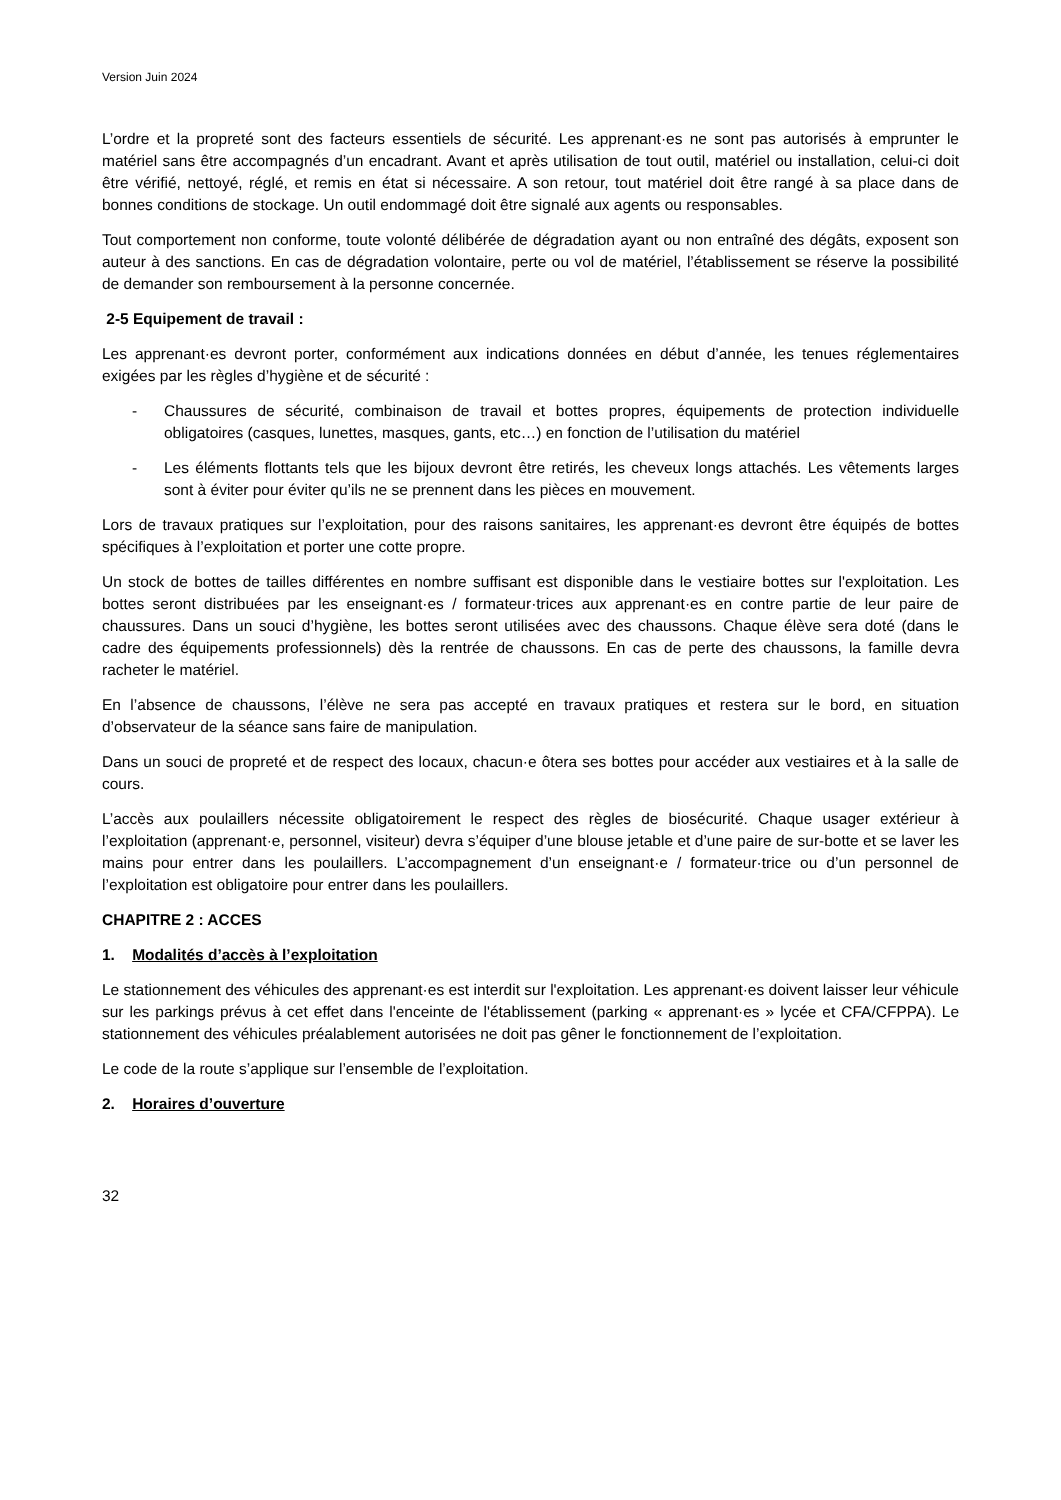Version Juin 2024
L’ordre et la propreté sont des facteurs essentiels de sécurité. Les apprenant·es ne sont pas autorisés à emprunter le matériel sans être accompagnés d’un encadrant. Avant et après utilisation de tout outil, matériel ou installation, celui-ci doit être vérifié, nettoyé, réglé, et remis en état si nécessaire. A son retour, tout matériel doit être rangé à sa place dans de bonnes conditions de stockage. Un outil endommagé doit être signalé aux agents ou responsables.
Tout comportement non conforme, toute volonté délibérée de dégradation ayant ou non entraîné des dégâts, exposent son auteur à des sanctions. En cas de dégradation volontaire, perte ou vol de matériel, l’établissement se réserve la possibilité de demander son remboursement à la personne concernée.
2-5 Equipement de travail :
Les apprenant·es devront porter, conformément aux indications données en début d’année, les tenues réglementaires exigées par les règles d’hygiène et de sécurité :
- Chaussures de sécurité, combinaison de travail et bottes propres, équipements de protection individuelle obligatoires (casques, lunettes, masques, gants, etc…) en fonction de l’utilisation du matériel
- Les éléments flottants tels que les bijoux devront être retirés, les cheveux longs attachés. Les vêtements larges sont à éviter pour éviter qu’ils ne se prennent dans les pièces en mouvement.
Lors de travaux pratiques sur l’exploitation, pour des raisons sanitaires, les apprenant·es devront être équipés de bottes spécifiques à l’exploitation et porter une cotte propre.
Un stock de bottes de tailles différentes en nombre suffisant est disponible dans le vestiaire bottes sur l'exploitation. Les bottes seront distribuées par les enseignant·es / formateur·trices aux apprenant·es en contre partie de leur paire de chaussures. Dans un souci d’hygiène, les bottes seront utilisées avec des chaussons. Chaque élève sera doté (dans le cadre des équipements professionnels) dès la rentrée de chaussons. En cas de perte des chaussons, la famille devra racheter le matériel.
En l’absence de chaussons, l’élève ne sera pas accepté en travaux pratiques et restera sur le bord, en situation d’observateur de la séance sans faire de manipulation.
Dans un souci de propreté et de respect des locaux, chacun·e ôtera ses bottes pour accéder aux vestiaires et à la salle de cours.
L’accès aux poulaillers nécessite obligatoirement le respect des règles de biosécurité. Chaque usager extérieur à l’exploitation (apprenant·e, personnel, visiteur) devra s’équiper d’une blouse jetable et d’une paire de sur-botte et se laver les mains pour entrer dans les poulaillers. L’accompagnement d’un enseignant·e / formateur·trice ou d’un personnel de l’exploitation est obligatoire pour entrer dans les poulaillers.
CHAPITRE 2 : ACCES
1. Modalités d’accès à l’exploitation
Le stationnement des véhicules des apprenant·es est interdit sur l'exploitation. Les apprenant·es doivent laisser leur véhicule sur les parkings prévus à cet effet dans l'enceinte de l'établissement (parking « apprenant·es » lycée et CFA/CFPPA). Le stationnement des véhicules préalablement autorisées ne doit pas gêner le fonctionnement de l’exploitation.
Le code de la route s’applique sur l’ensemble de l’exploitation.
2. Horaires d’ouverture
32